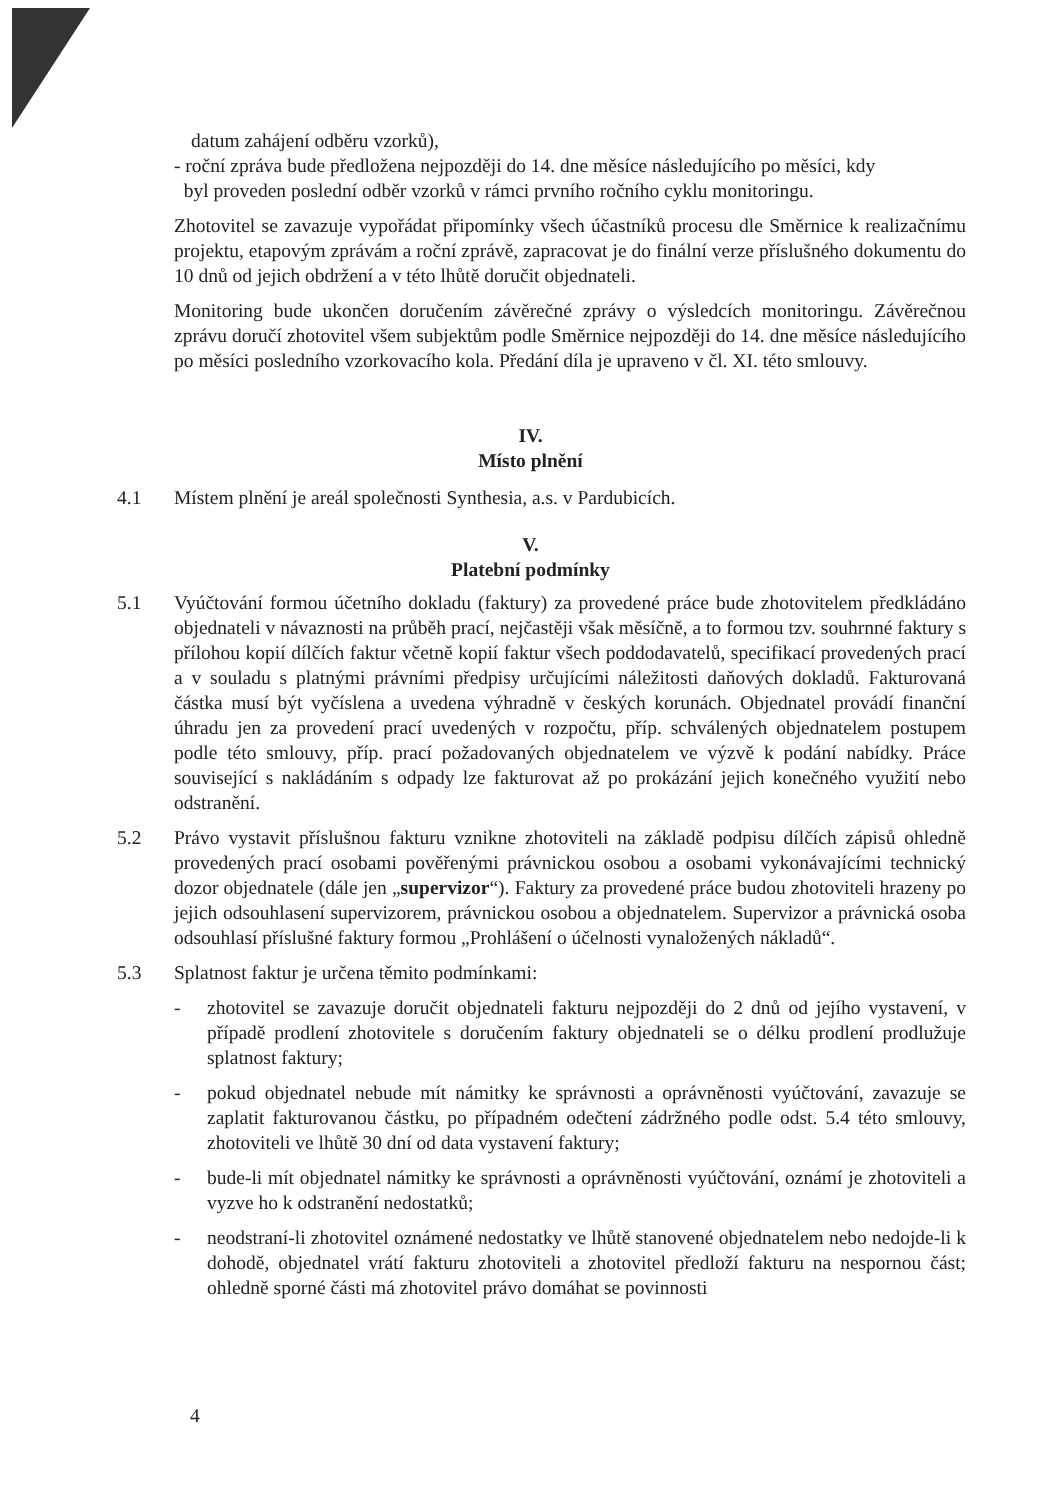datum zahájení odběru vzorků),
- roční zpráva bude předložena nejpozději do 14. dne měsíce následujícího po měsíci, kdy
byl proveden poslední odběr vzorků v rámci prvního ročního cyklu monitoringu.
Zhotovitel se zavazuje vypořádat připomínky všech účastníků procesu dle Směrnice k realizačnímu projektu, etapovým zprávám a roční zprávě, zapracovat je do finální verze příslušného dokumentu do 10 dnů od jejich obdržení a v této lhůtě doručit objednateli.
Monitoring bude ukončen doručením závěrečné zprávy o výsledcích monitoringu. Závěrečnou zprávu doručí zhotovitel všem subjektům podle Směrnice nejpozději do 14. dne měsíce následujícího po měsíci posledního vzorkovacího kola. Předání díla je upraveno v čl. XI. této smlouvy.
IV.
Místo plnění
4.1 Místem plnění je areál společnosti Synthesia, a.s. v Pardubicích.
V.
Platební podmínky
5.1 Vyúčtování formou účetního dokladu (faktury) za provedené práce bude zhotovitelem předkládáno objednateli v návaznosti na průběh prací, nejčastěji však měsíčně, a to formou tzv. souhrnné faktury s přílohou kopií dílčích faktur včetně kopií faktur všech poddodavatelů, specifikací provedených prací a v souladu s platnými právními předpisy určujícími náležitosti daňových dokladů. Fakturovaná částka musí být vyčíslena a uvedena výhradně v českých korunách. Objednatel provádí finanční úhradu jen za provedení prací uvedených v rozpočtu, příp. schválených objednatelem postupem podle této smlouvy, příp. prací požadovaných objednatelem ve výzvě k podání nabídky. Práce související s nakládáním s odpady lze fakturovat až po prokázání jejich konečného využití nebo odstranění.
5.2 Právo vystavit příslušnou fakturu vznikne zhotoviteli na základě podpisu dílčích zápisů ohledně provedených prací osobami pověřenými právnickou osobou a osobami vykonávajícími technický dozor objednatele (dále jen „supervizor“). Faktury za provedené práce budou zhotoviteli hrazeny po jejich odsouhlasení supervizorem, právnickou osobou a objednatelem. Supervizor a právnická osoba odsouhlasí příslušné faktury formou „Prohlášení o účelnosti vynaložených nákladů“.
5.3 Splatnost faktur je určena těmito podmínkami:
- zhotovitel se zavazuje doručit objednateli fakturu nejpozději do 2 dnů od jejího vystavení, v případě prodlení zhotovitele s doručením faktury objednateli se o délku prodlení prodlužuje splatnost faktury;
- pokud objednatel nebude mít námitky ke správnosti a oprávněnosti vyúčtování, zavazuje se zaplatit fakturovanou částku, po případném odečtení zádržného podle odst. 5.4 této smlouvy, zhotoviteli ve lhůtě 30 dní od data vystavení faktury;
- bude-li mít objednatel námitky ke správnosti a oprávněnosti vyúčtování, oznámí je zhotoviteli a vyzve ho k odstranění nedostatků;
- neodstraní-li zhotovitel oznámené nedostatky ve lhůtě stanovené objednatelem nebo nedojde-li k dohodě, objednatel vrátí fakturu zhotoviteli a zhotovitel předloží fakturu na nespornou část; ohledně sporné části má zhotovitel právo domáhat se povinnosti
4